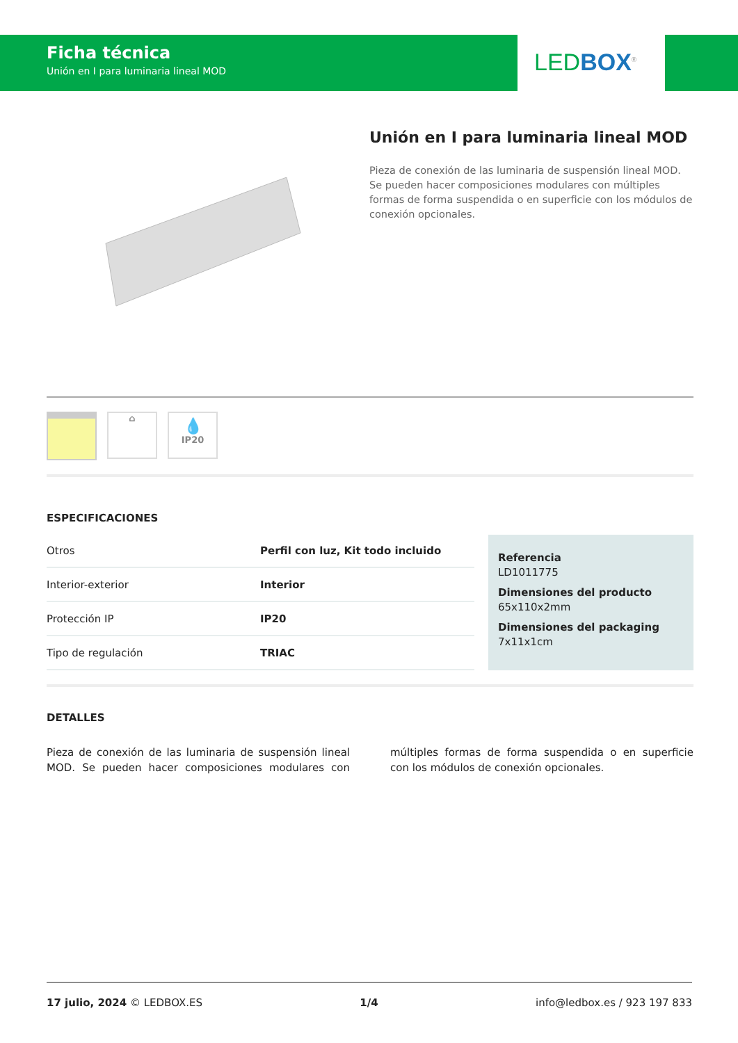Ficha técnica
Unión en I para luminaria lineal MOD
LED BOX<sup>®</sup>
Unión en I para luminaria lineal MOD
Pieza de conexión de las luminaria de suspensión lineal MOD. Se pueden hacer composiciones modulares con múltiples formas de forma suspendida o en superficie con los módulos de conexión opcionales.
⌂
💧
IP20
ESPECIFICACIONES
| Otros | Perfil con luz, Kit todo incluido |
| Interior-exterior | Interior |
| Protección IP | IP20 |
| Tipo de regulación | TRIAC |
Referencia
LD1011775
Dimensiones del producto
65x110x2mm
Dimensiones del packaging
7x11x1cm
DETALLES
Pieza de conexión de las luminaria de suspensión lineal MOD. Se pueden hacer composiciones modulares con múltiples formas de forma suspendida o en superficie con los módulos de conexión opcionales.
17 julio, 2024 © LEDBOX.ES 1/4 info@ledbox.es / 923 197 833